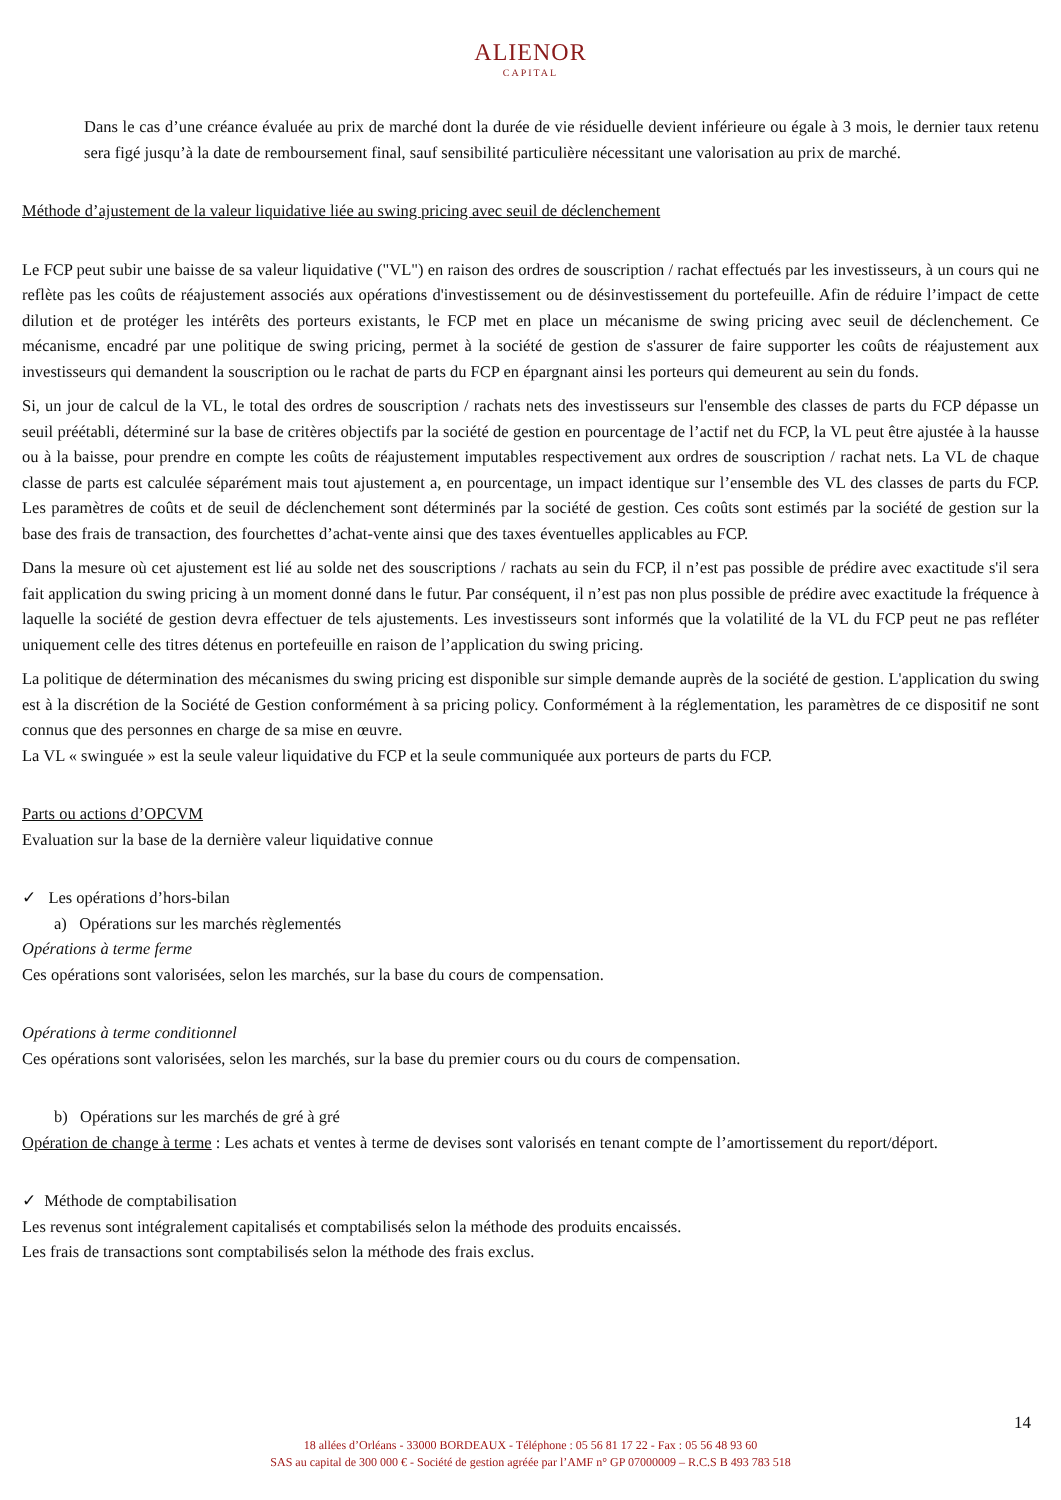ALIENOR
CAPITAL
Dans le cas d’une créance évaluée au prix de marché dont la durée de vie résiduelle devient inférieure ou égale à 3 mois, le dernier taux retenu sera figé jusqu’à la date de remboursement final, sauf sensibilité particulière nécessitant une valorisation au prix de marché.
Méthode d’ajustement de la valeur liquidative liée au swing pricing avec seuil de déclenchement
Le FCP peut subir une baisse de sa valeur liquidative ("VL") en raison des ordres de souscription / rachat effectués par les investisseurs, à un cours qui ne reflète pas les coûts de réajustement associés aux opérations d'investissement ou de désinvestissement du portefeuille. Afin de réduire l’impact de cette dilution et de protéger les intérêts des porteurs existants, le FCP met en place un mécanisme de swing pricing avec seuil de déclenchement. Ce mécanisme, encadré par une politique de swing pricing, permet à la société de gestion de s'assurer de faire supporter les coûts de réajustement aux investisseurs qui demandent la souscription ou le rachat de parts du FCP en épargnant ainsi les porteurs qui demeurent au sein du fonds.
Si, un jour de calcul de la VL, le total des ordres de souscription / rachats nets des investisseurs sur l'ensemble des classes de parts du FCP dépasse un seuil préétabli, déterminé sur la base de critères objectifs par la société de gestion en pourcentage de l’actif net du FCP, la VL peut être ajustée à la hausse ou à la baisse, pour prendre en compte les coûts de réajustement imputables respectivement aux ordres de souscription / rachat nets. La VL de chaque classe de parts est calculée séparément mais tout ajustement a, en pourcentage, un impact identique sur l’ensemble des VL des classes de parts du FCP. Les paramètres de coûts et de seuil de déclenchement sont déterminés par la société de gestion. Ces coûts sont estimés par la société de gestion sur la base des frais de transaction, des fourchettes d’achat-vente ainsi que des taxes éventuelles applicables au FCP.
Dans la mesure où cet ajustement est lié au solde net des souscriptions / rachats au sein du FCP, il n’est pas possible de prédire avec exactitude s'il sera fait application du swing pricing à un moment donné dans le futur. Par conséquent, il n’est pas non plus possible de prédire avec exactitude la fréquence à laquelle la société de gestion devra effectuer de tels ajustements. Les investisseurs sont informés que la volatilité de la VL du FCP peut ne pas refléter uniquement celle des titres détenus en portefeuille en raison de l’application du swing pricing.
La politique de détermination des mécanismes du swing pricing est disponible sur simple demande auprès de la société de gestion. L'application du swing est à la discrétion de la Société de Gestion conformément à sa pricing policy. Conformément à la réglementation, les paramètres de ce dispositif ne sont connus que des personnes en charge de sa mise en œuvre.
La VL « swinguée » est la seule valeur liquidative du FCP et la seule communiquée aux porteurs de parts du FCP.
Parts ou actions d’OPCVM
Evaluation sur la base de la dernière valeur liquidative connue
✓ Les opérations d’hors-bilan
a) Opérations sur les marchés règlementés
Opérations à terme ferme
Ces opérations sont valorisées, selon les marchés, sur la base du cours de compensation.
Opérations à terme conditionnel
Ces opérations sont valorisées, selon les marchés, sur la base du premier cours ou du cours de compensation.
b) Opérations sur les marchés de gré à gré
Opération de change à terme : Les achats et ventes à terme de devises sont valorisés en tenant compte de l’amortissement du report/déport.
✓ Méthode de comptabilisation
Les revenus sont intégralement capitalisés et comptabilisés selon la méthode des produits encaissés.
Les frais de transactions sont comptabilisés selon la méthode des frais exclus.
14
18 allées d’Orléans - 33000 BORDEAUX - Téléphone : 05 56 81 17 22 - Fax : 05 56 48 93 60
SAS au capital de 300 000 € - Société de gestion agréée par l’AMF n° GP 07000009 – R.C.S B 493 783 518